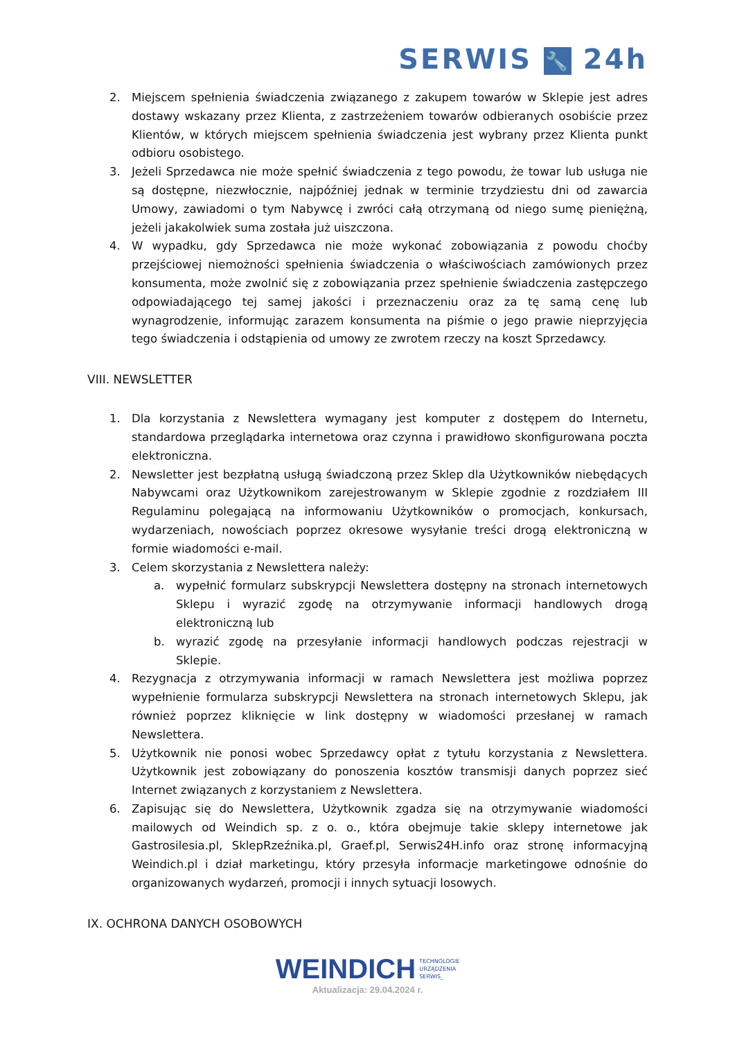SERWIS 🔧 24h
2. Miejscem spełnienia świadczenia związanego z zakupem towarów w Sklepie jest adres dostawy wskazany przez Klienta, z zastrzeżeniem towarów odbieranych osobiście przez Klientów, w których miejscem spełnienia świadczenia jest wybrany przez Klienta punkt odbioru osobistego.
3. Jeżeli Sprzedawca nie może spełnić świadczenia z tego powodu, że towar lub usługa nie są dostępne, niezwłocznie, najpóźniej jednak w terminie trzydziestu dni od zawarcia Umowy, zawiadomi o tym Nabywcę i zwróci całą otrzymaną od niego sumę pieniężną, jeżeli jakakolwiek suma została już uiszczona.
4. W wypadku, gdy Sprzedawca nie może wykonać zobowiązania z powodu choćby przejściowej niemożności spełnienia świadczenia o właściwościach zamówionych przez konsumenta, może zwolnić się z zobowiązania przez spełnienie świadczenia zastępczego odpowiadającego tej samej jakości i przeznaczeniu oraz za tę samą cenę lub wynagrodzenie, informując zarazem konsumenta na piśmie o jego prawie nieprzyjęcia tego świadczenia i odstąpienia od umowy ze zwrotem rzeczy na koszt Sprzedawcy.
VIII. NEWSLETTER
1. Dla korzystania z Newslettera wymagany jest komputer z dostępem do Internetu, standardowa przeglądarka internetowa oraz czynna i prawidłowo skonfigurowana poczta elektroniczna.
2. Newsletter jest bezpłatną usługą świadczoną przez Sklep dla Użytkowników niebędących Nabywcami oraz Użytkownikom zarejestrowanym w Sklepie zgodnie z rozdziałem III Regulaminu polegającą na informowaniu Użytkowników o promocjach, konkursach, wydarzeniach, nowościach poprzez okresowe wysyłanie treści drogą elektroniczną w formie wiadomości e-mail.
3. Celem skorzystania z Newslettera należy:
a. wypełnić formularz subskrypcji Newslettera dostępny na stronach internetowych Sklepu i wyrazić zgodę na otrzymywanie informacji handlowych drogą elektroniczną lub
b. wyrazić zgodę na przesyłanie informacji handlowych podczas rejestracji w Sklepie.
4. Rezygnacja z otrzymywania informacji w ramach Newslettera jest możliwa poprzez wypełnienie formularza subskrypcji Newslettera na stronach internetowych Sklepu, jak również poprzez kliknięcie w link dostępny w wiadomości przesłanej w ramach Newslettera.
5. Użytkownik nie ponosi wobec Sprzedawcy opłat z tytułu korzystania z Newslettera. Użytkownik jest zobowiązany do ponoszenia kosztów transmisji danych poprzez sieć Internet związanych z korzystaniem z Newslettera.
6. Zapisując się do Newslettera, Użytkownik zgadza się na otrzymywanie wiadomości mailowych od Weindich sp. z o. o., która obejmuje takie sklepy internetowe jak Gastrosilesia.pl, SklepRzeźnika.pl, Graef.pl, Serwis24H.info oraz stronę informacyjną Weindich.pl i dział marketingu, który przesyła informacje marketingowe odnośnie do organizowanych wydarzeń, promocji i innych sytuacji losowych.
IX. OCHRONA DANYCH OSOBOWYCH
WEINDICH TECHNOLOGIE
URZĄDZENIA
SERWIS_
Aktualizacja: 29.04.2024 r.